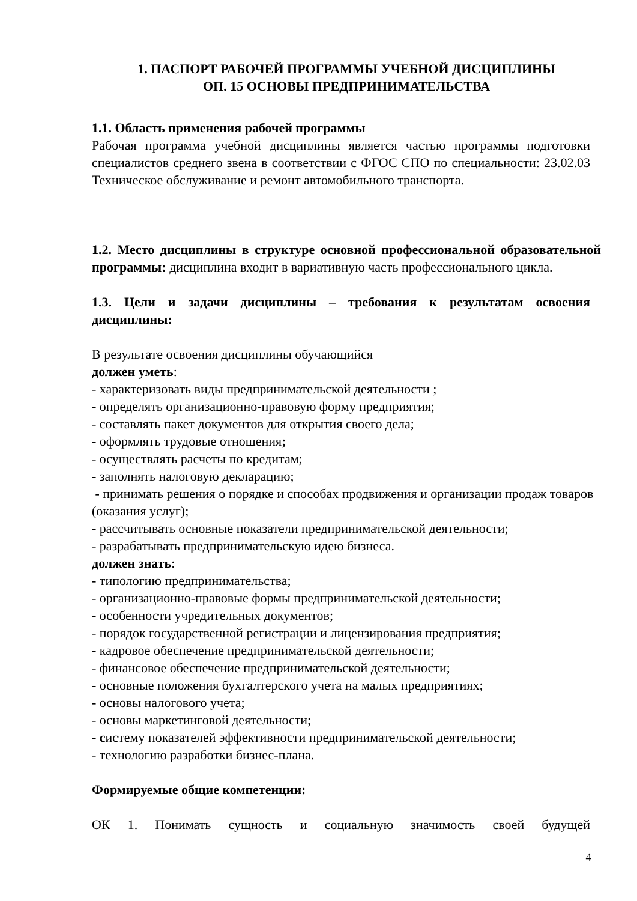1. ПАСПОРТ РАБОЧЕЙ ПРОГРАММЫ УЧЕБНОЙ ДИСЦИПЛИНЫ
ОП. 15 ОСНОВЫ ПРЕДПРИНИМАТЕЛЬСТВА
1.1. Область применения рабочей программы
Рабочая программа учебной дисциплины является частью программы подготовки специалистов среднего звена в соответствии с ФГОС СПО по специальности: 23.02.03 Техническое обслуживание и ремонт автомобильного транспорта.
1.2. Место дисциплины в структуре основной профессиональной образовательной программы: дисциплина входит в вариативную часть профессионального цикла.
1.3. Цели и задачи дисциплины – требования к результатам освоения дисциплины:
В результате освоения дисциплины обучающийся
должен уметь:
- характеризовать виды предпринимательской деятельности ;
- определять организационно-правовую форму предприятия;
- составлять пакет документов для открытия своего дела;
- оформлять трудовые отношения;
- осуществлять расчеты по кредитам;
- заполнять налоговую декларацию;
- принимать решения о порядке и способах продвижения и организации продаж товаров (оказания услуг);
- рассчитывать основные показатели предпринимательской деятельности;
- разрабатывать предпринимательскую идею бизнеса.
должен знать:
- типологию предпринимательства;
- организационно-правовые формы предпринимательской деятельности;
- особенности учредительных документов;
- порядок государственной регистрации и лицензирования предприятия;
- кадровое обеспечение предпринимательской деятельности;
- финансовое обеспечение предпринимательской деятельности;
- основные положения бухгалтерского учета на малых предприятиях;
- основы налогового учета;
- основы маркетинговой деятельности;
- систему показателей эффективности предпринимательской деятельности;
- технологию разработки бизнес-плана.
Формируемые общие компетенции:
ОК 1. Понимать сущность и социальную значимость своей будущей
4